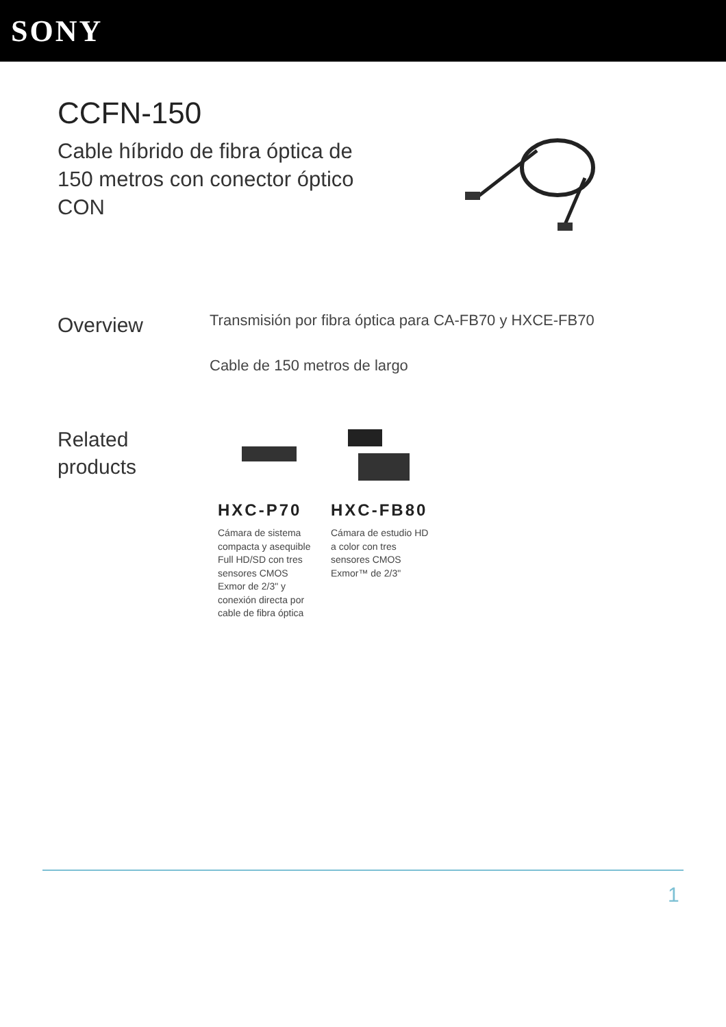SONY
CCFN-150
Cable híbrido de fibra óptica de 150 metros con conector óptico CON
Overview
Transmisión por fibra óptica para CA-FB70 y HXCE-FB70
Cable de 150 metros de largo
Related products
HXC-P70
Cámara de sistema compacta y asequible Full HD/SD con tres sensores CMOS Exmor de 2/3" y conexión directa por cable de fibra óptica
HXC-FB80
Cámara de estudio HD a color con tres sensores CMOS Exmor™ de 2/3"
1